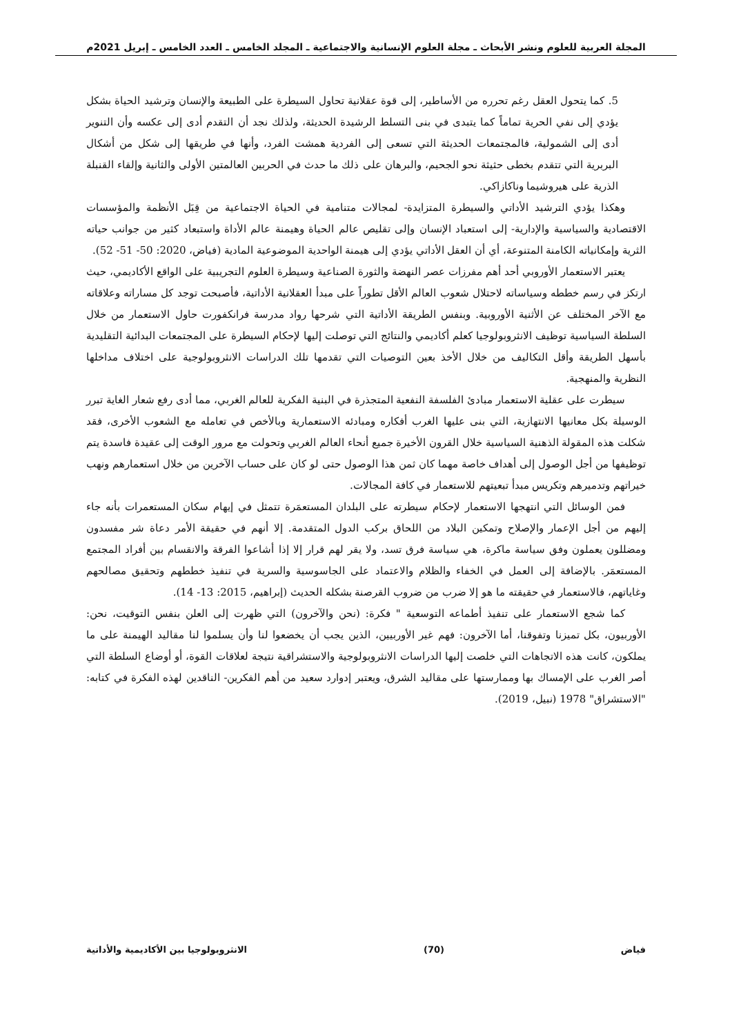المجلة العربية للعلوم ونشر الأبحاث ـ مجلة العلوم الإنسانية والاجتماعية ـ المجلد الخامس ـ العدد الخامس ـ إبريل 2021م
5. كما يتحول العقل رغم تحرره من الأساطير، إلى قوة عقلانية تحاول السيطرة على الطبيعة والإنسان وترشيد الحياة بشكل يؤدي إلى نفي الحرية تماماً كما يتبدى في بنى التسلط الرشيدة الحديثة، ولذلك نجد أن التقدم أدى إلى عكسه وأن التنوير أدى إلى الشمولية، فالمجتمعات الحديثة التي تسعى إلى الفردية همشت الفرد، وأنها في طريقها إلى شكل من أشكال البربرية التي تتقدم بخطى حثيثة نحو الجحيم، والبرهان على ذلك ما حدث في الحربين العالمتين الأولى والثانية وإلقاء القنبلة الذرية على هيروشيما وناكازاكي.
وهكذا يؤدي الترشيد الأداتي والسيطرة المتزايدة- لمجالات متنامية في الحياة الاجتماعية من قِبَل الأنظمة والمؤسسات الاقتصادية والسياسية والإدارية- إلى استعباد الإنسان وإلى تقليص عالم الحياة وهيمنة عالم الأداة واستبعاد كثير من جوانب حياته الثرية وإمكانياته الكامنة المتنوعة، أي أن العقل الأداتي يؤدي إلى هيمنة الواحدية الموضوعية المادية (فياض، 2020: 50- 51- 52).
يعتبر الاستعمار الأوروبي أحد أهم مفرزات عصر النهضة والثورة الصناعية وسيطرة العلوم التجريبية على الواقع الأكاديمي، حيث ارتكز في رسم خططه وسياساته لاحتلال شعوب العالم الأقل تطوراً على مبدأ العقلانية الأداتية، فأصبحت توجد كل مساراته وعلاقاته مع الآخر المختلف عن الأثنية الأوروبية. وبنفس الطريقة الأداتية التي شرحها رواد مدرسة فرانكفورت حاول الاستعمار من خلال السلطة السياسية توظيف الانثروبولوجيا كعلم أكاديمي والنتائج التي توصلت إليها لإحكام السيطرة على المجتمعات البدائية التقليدية بأسهل الطريقة وأقل التكاليف من خلال الأخذ بعين التوصيات التي تقدمها تلك الدراسات الانثروبولوجية على اختلاف مداخلها النظرية والمنهجية.
سيطرت على عقلية الاستعمار مبادئ الفلسفة النفعية المتجذرة في البنية الفكرية للعالم الغربي، مما أدى رفع شعار الغاية تبرر الوسيلة بكل معانيها الانتهازية، التي بنى عليها الغرب أفكاره ومبادئه الاستعمارية وبالأخص في تعامله مع الشعوب الأخرى، فقد شكلت هذه المقولة الذهنية السياسية خلال القرون الأخيرة جميع أنحاء العالم الغربي وتحولت مع مرور الوقت إلى عقيدة فاسدة يتم توظيفها من أجل الوصول إلى أهداف خاصة مهما كان ثمن هذا الوصول حتى لو كان على حساب الآخرين من خلال استعمارهم ونهب خيراتهم وتدميرهم وتكريس مبدأ تبعيتهم للاستعمار في كافة المجالات.
فمن الوسائل التي انتهجها الاستعمار لإحكام سيطرته على البلدان المستعمَرة تتمثل في إيهام سكان المستعمرات بأنه جاء إليهم من أجل الإعمار والإصلاح وتمكين البلاد من اللحاق بركب الدول المتقدمة. إلا أنهم في حقيقة الأمر دعاة شر مفسدون ومضللون يعملون وفق سياسة ماكرة، هي سياسة فرق تسد، ولا يقر لهم قرار إلا إذا أشاعوا الفرقة والانقسام بين أفراد المجتمع المستعمَر. بالإضافة إلى العمل في الخفاء والظلام والاعتماد على الجاسوسية والسرية في تنفيذ خططهم وتحقيق مصالحهم وغاياتهم، فالاستعمار في حقيقته ما هو إلا ضرب من ضروب القرصنة بشكله الحديث (إبراهيم، 2015: 13- 14).
كما شجع الاستعمار على تنفيذ أطماعه التوسعية " فكرة: (نحن والآخرون) التي ظهرت إلى العلن بنفس التوقيت، نحن: الأوربيون، بكل تميزنا وتفوقنا، أما الآخرون: فهم غير الأوربيين، الذين يجب أن يخضعوا لنا وأن يسلموا لنا مقاليد الهيمنة على ما يملكون، كانت هذه الاتجاهات التي خلصت إليها الدراسات الانثروبولوجية والاستشراقية نتيجة لعلاقات القوة، أو أوضاع السلطة التي أصر الغرب على الإمساك بها وممارستها على مقاليد الشرق، ويعتبر إدوارد سعيد من أهم الفكرين- الناقدين لهذه الفكرة في كتابه: "الاستشراق" 1978 (نبيل، 2019).
فياض (70) الانثروبولوجيا بين الأكاديمية والأداتية